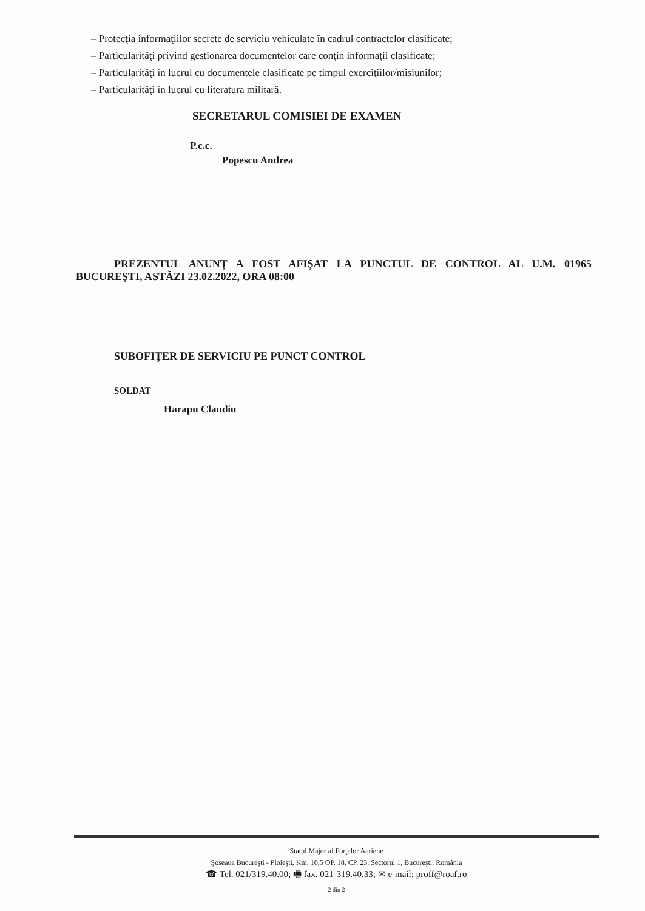– Protecţia informaţiilor secrete de serviciu vehiculate în cadrul contractelor clasificate;
– Particularităţi privind gestionarea documentelor care conţin informaţii clasificate;
– Particularităţi în lucrul cu documentele clasificate pe timpul exerciţiilor/misiunilor;
– Particularităţi în lucrul cu literatura militară.
SECRETARUL COMISIEI DE EXAMEN
P.c.c.
Popescu Andrea
PREZENTUL ANUNŢ A FOST AFIŞAT LA PUNCTUL DE CONTROL AL U.M. 01965 BUCUREŞTI, ASTĂZI 23.02.2022, ORA 08:00
SUBOFIŢER DE SERVICIU PE PUNCT CONTROL
SOLDAT
Harapu Claudiu
Statul Major al Forţelor Aeriene
Şoseaua Bucureşti - Ploieşti, Km. 10,5 OP. 18, CP. 23, Sectorul 1, Bucureşti, România
☎ Tel. 021/319.40.00; 🖷 fax. 021-319.40.33; ✉ e-mail: proff@roaf.ro
2 din 2